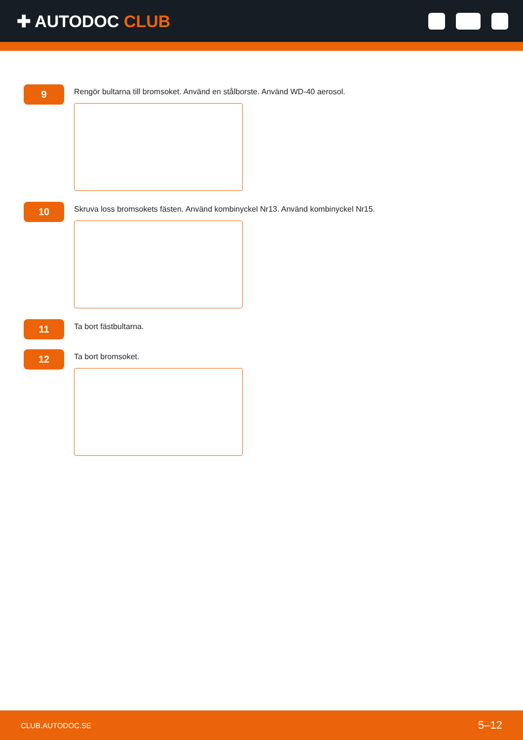✚ AUTODOC CLUB
9
Rengör bultarna till bromsoket. Använd en stålborste. Använd WD-40 aerosol.
10
Skruva loss bromsokets fästen. Använd kombinyckel Nr13. Använd kombinyckel Nr15.
11
Ta bort fästbultarna.
12
Ta bort bromsoket.
CLUB.AUTODOC.SE 5–12